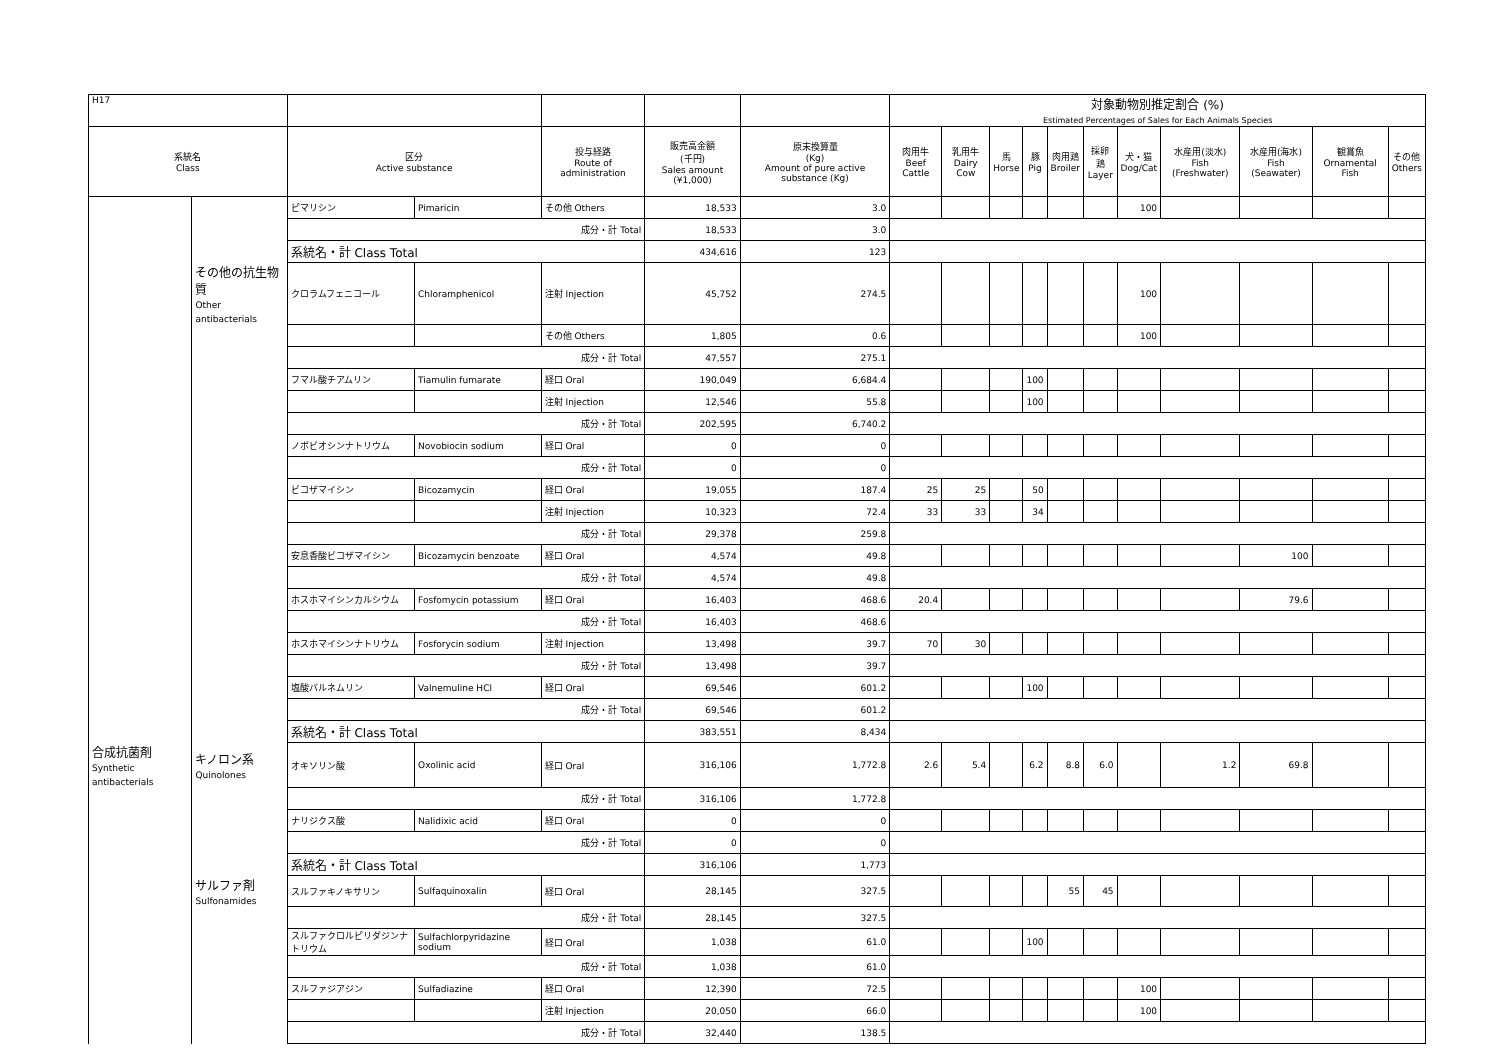| H17 | | | | | | | 対象動物別推定割合 (%) Estimated Percentages of Sales for Each Animals Species | | | | | | | | | | |
| --- | --- | --- | --- | --- | --- | --- | --- | --- | --- | --- | --- | --- | --- | --- | --- | --- | --- |
| 系統名 Class | | 区分 Active substance | | 投与経路 Route of administration | 販売高金額 (千円) Sales amount (¥1,000) | 原末換算量 (Kg) Amount of pure active substance (Kg) | 肉用牛 Beef Cattle | 乳用牛 Dairy Cow | 馬 Horse | 豚 Pig | 肉用鶏 Broiler | 採卵鶏 Layer | 犬・猫 Dog/Cat | 水産用(淡水) Fish (Freshwater) | 水産用(海水) Fish (Seawater) | 観賞魚 Ornamental Fish | その他 Others |
| | | ピマリシン | Pimaricin | その他 Others | 18,533 | 3.0 | | | | | | | 100 | | | | |
| | | 成分・計 Total | | | 18,533 | 3.0 | | | | | | | | | | | |
| | | 系統名・計 Class Total | | | 434,616 | 123 | | | | | | | | | | | |
| | その他の抗生物質 Other antibacterials | クロラムフェニコール | Chloramphenicol | 注射 Injection | 45,752 | 274.5 | | | | | | | 100 | | | | |
| | | | | その他 Others | 1,805 | 0.6 | | | | | | | 100 | | | | |
| | | 成分・計 Total | | | 47,557 | 275.1 | | | | | | | | | | | |
| | | フマル酸チアムリン | Tiamulin fumarate | 経口 Oral | 190,049 | 6,684.4 | | | | 100 | | | | | | | |
| | | | | 注射 Injection | 12,546 | 55.8 | | | | 100 | | | | | | | |
| | | 成分・計 Total | | | 202,595 | 6,740.2 | | | | | | | | | | | |
| | | ノボビオシンナトリウム | Novobiocin sodium | 経口 Oral | 0 | 0 | | | | | | | | | | | |
| | | 成分・計 Total | | | 0 | 0 | | | | | | | | | | | |
| | | ビコザマイシン | Bicozamycin | 経口 Oral | 19,055 | 187.4 | 25 | 25 | | 50 | | | | | | | |
| | | | | 注射 Injection | 10,323 | 72.4 | 33 | 33 | | 34 | | | | | | | |
| | | 成分・計 Total | | | 29,378 | 259.8 | | | | | | | | | | | |
| | | 安息香酸ビコザマイシン | Bicozamycin benzoate | 経口 Oral | 4,574 | 49.8 | | | | | | | | | 100 | | |
| | | 成分・計 Total | | | 4,574 | 49.8 | | | | | | | | | | | |
| | | ホスホマイシンカルシウム | Fosfomycin potassium | 経口 Oral | 16,403 | 468.6 | 20.4 | | | | | | | | 79.6 | | |
| | | 成分・計 Total | | | 16,403 | 468.6 | | | | | | | | | | | |
| | | ホスホマイシンナトリウム | Fosforycin sodium | 注射 Injection | 13,498 | 39.7 | 70 | 30 | | | | | | | | | |
| | | 成分・計 Total | | | 13,498 | 39.7 | | | | | | | | | | | |
| | | 塩酸バルネムリン | Valnemuline HCl | 経口 Oral | 69,546 | 601.2 | | | | 100 | | | | | | | |
| | | 成分・計 Total | | | 69,546 | 601.2 | | | | | | | | | | | |
| | | 系統名・計 Class Total | | | 383,551 | 8,434 | | | | | | | | | | | |
| 合成抗菌剤 Synthetic antibacterials | キノロン系 Quinolones | オキソリン酸 | Oxolinic acid | 経口 Oral | 316,106 | 1,772.8 | 2.6 | 5.4 | | 6.2 | 8.8 | 6.0 | | 1.2 | 69.8 | | |
| | | 成分・計 Total | | | 316,106 | 1,772.8 | | | | | | | | | | | |
| | | ナリジクス酸 | Nalidixic acid | 経口 Oral | 0 | 0 | | | | | | | | | | | |
| | | 成分・計 Total | | | 0 | 0 | | | | | | | | | | | |
| | | 系統名・計 Class Total | | | 316,106 | 1,773 | | | | | | | | | | | |
| | サルファ剤 Sulfonamides | スルファキノキサリン | Sulfaquinoxalin | 経口 Oral | 28,145 | 327.5 | | | | | 55 | 45 | | | | | |
| | | 成分・計 Total | | | 28,145 | 327.5 | | | | | | | | | | | |
| | | スルファクロルピリダジンナトリウム | Sulfachlorpyridazine sodium | 経口 Oral | 1,038 | 61.0 | | | | 100 | | | | | | | |
| | | 成分・計 Total | | | 1,038 | 61.0 | | | | | | | | | | | |
| | | スルファジアジン | Sulfadiazine | 経口 Oral | 12,390 | 72.5 | | | | | | | 100 | | | | |
| | | | | 注射 Injection | 20,050 | 66.0 | | | | | | | 100 | | | | |
| | | 成分・計 Total | | | 32,440 | 138.5 | | | | | | | | | | | |